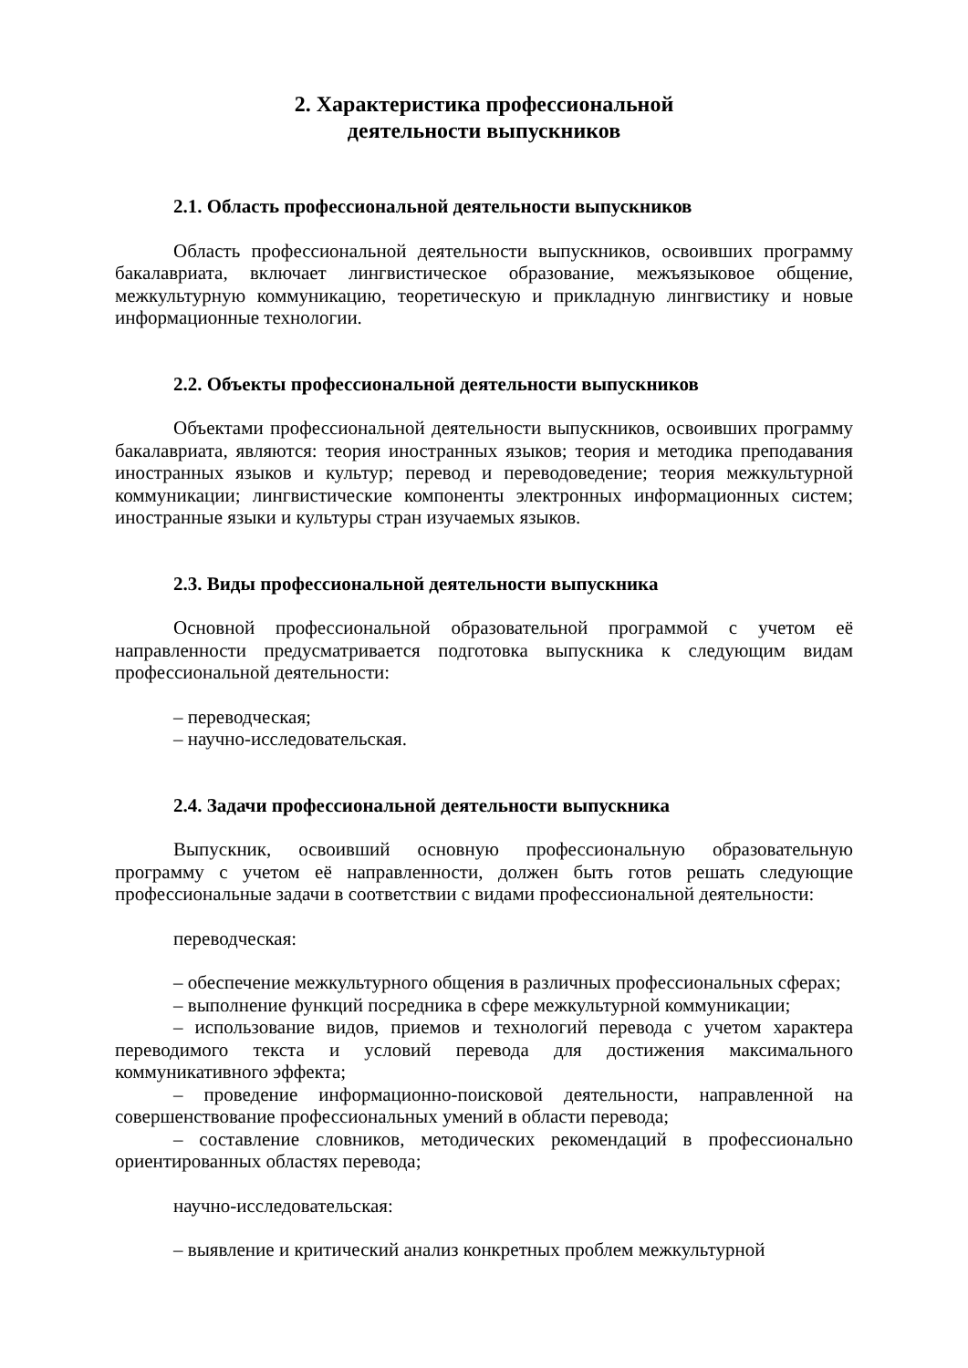2. Характеристика профессиональной
деятельности выпускников
2.1. Область профессиональной деятельности выпускников
Область профессиональной деятельности выпускников, освоивших программу бакалавриата, включает лингвистическое образование, межъязыковое общение, межкультурную коммуникацию, теоретическую и прикладную лингвистику и новые информационные технологии.
2.2. Объекты профессиональной деятельности выпускников
Объектами профессиональной деятельности выпускников, освоивших программу бакалавриата, являются: теория иностранных языков; теория и методика преподавания иностранных языков и культур; перевод и переводоведение; теория межкультурной коммуникации; лингвистические компоненты электронных информационных систем; иностранные языки и культуры стран изучаемых языков.
2.3. Виды профессиональной деятельности выпускника
Основной профессиональной образовательной программой с учетом её направленности предусматривается подготовка выпускника к следующим видам профессиональной деятельности:
– переводческая;
– научно-исследовательская.
2.4. Задачи профессиональной деятельности выпускника
Выпускник, освоивший основную профессиональную образовательную программу с учетом её направленности, должен быть готов решать следующие профессиональные задачи в соответствии с видами профессиональной деятельности:
переводческая:
– обеспечение межкультурного общения в различных профессиональных сферах;
– выполнение функций посредника в сфере межкультурной коммуникации;
– использование видов, приемов и технологий перевода с учетом характера переводимого текста и условий перевода для достижения максимального коммуникативного эффекта;
– проведение информационно-поисковой деятельности, направленной на совершенствование профессиональных умений в области перевода;
– составление словников, методических рекомендаций в профессионально ориентированных областях перевода;
научно-исследовательская:
– выявление и критический анализ конкретных проблем межкультурной